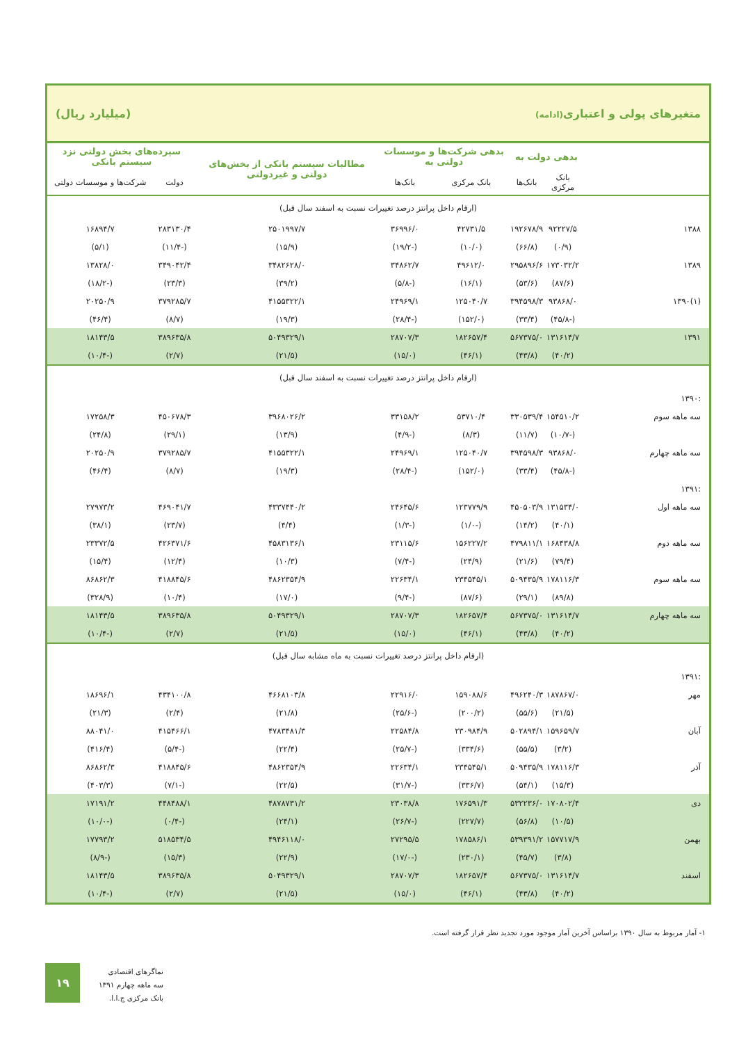متغیرهای پولی و اعتباری(ادامه) (میلیارد ریال)
| | بدهی دولت به | | بدهی شرکت‌ها و موسسات دولتی به | | مطالبات سیستم بانکی از بخش‌های دولتی و غیردولتی | سپرده‌های بخش دولتی نزد سیستم بانکی | |
| --- | --- | --- | --- | --- | --- | --- | --- |
| | بانک مرکزی | بانک‌ها | بانک مرکزی | بانک‌ها | | دولت | شرکت‌ها و موسسات دولتی |
| (ارقام داخل پرانتز درصد تغییرات نسبت به اسفند سال قبل) | | | | | | | |
| ۱۳۸۸ | ۹۲۲۲۷/۵ | ۱۹۲۶۷۸/۹ | ۴۲۷۳۱/۵ | ۳۶۹۹۶/۰ | ۲۵۰۱۹۹۷/۷ | ۲۸۳۱۳۰/۴ | ۱۶۸۹۴/۷ |
| | (۰/۹) | (۶۶/۸) | (۱۰/۰) | (-۱۹/۲) | (۱۵/۹) | (-۱۱/۴) | (۵/۱) |
| ۱۳۸۹ | ۱۷۳۰۳۲/۲ | ۲۹۵۸۹۶/۶ | ۴۹۶۱۲/۰ | ۳۴۸۶۲/۷ | ۳۴۸۲۶۲۸/۰ | ۳۴۹۰۴۲/۴ | ۱۳۸۲۸/۰ |
| | (۸۷/۶) | (۵۳/۶) | (۱۶/۱) | (-۵/۸) | (۳۹/۲) | (۲۳/۳) | (-۱۸/۲) |
| (۱)۱۳۹۰ | ۹۳۸۶۸/۰ | ۳۹۴۵۹۸/۳ | ۱۲۵۰۴۰/۷ | ۲۴۹۶۹/۱ | ۴۱۵۵۳۲۲/۱ | ۳۷۹۲۸۵/۷ | ۲۰۲۵۰/۹ |
| | (-۴۵/۸) | (۳۳/۴) | (۱۵۲/۰) | (-۲۸/۴) | (۱۹/۳) | (۸/۷) | (۴۶/۴) |
| ۱۳۹۱ | ۱۳۱۶۱۴/۷ | ۵۶۷۳۷۵/۰ | ۱۸۲۶۵۷/۴ | ۲۸۷۰۷/۳ | ۵۰۴۹۳۲۹/۱ | ۳۸۹۶۳۵/۸ | ۱۸۱۴۳/۵ |
| | (۴۰/۲) | (۴۳/۸) | (۴۶/۱) | (۱۵/۰) | (۲۱/۵) | (۲/۷) | (-۱۰/۴) |
| (ارقام داخل پرانتز درصد تغییرات نسبت به اسفند سال قبل) | | | | | | | |
| :۱۳۹۰ | | | | | | | |
| سه ماهه سوم | ۱۵۴۵۱۰/۲ | ۳۳۰۵۳۹/۴ | ۵۳۷۱۰/۴ | ۳۳۱۵۸/۲ | ۳۹۶۸۰۲۶/۲ | ۴۵۰۶۷۸/۳ | ۱۷۲۵۸/۳ |
| | (-۱۰/۷) | (۱۱/۷) | (۸/۳) | (-۴/۹) | (۱۳/۹) | (۲۹/۱) | (۲۴/۸) |
| سه ماهه چهارم | ۹۳۸۶۸/۰ | ۳۹۴۵۹۸/۳ | ۱۲۵۰۴۰/۷ | ۲۴۹۶۹/۱ | ۴۱۵۵۳۲۲/۱ | ۳۷۹۲۸۵/۷ | ۲۰۲۵۰/۹ |
| | (-۴۵/۸) | (۳۳/۴) | (۱۵۲/۰) | (-۲۸/۴) | (۱۹/۳) | (۸/۷) | (۴۶/۴) |
| :۱۳۹۱ | | | | | | | |
| سه ماهه اول | ۱۳۱۵۳۴/۰ | ۴۵۰۵۰۳/۹ | ۱۲۳۷۷۹/۹ | ۲۴۶۴۵/۶ | ۴۳۳۷۴۴۰/۲ | ۴۶۹۰۴۱/۷ | ۲۷۹۷۳/۲ |
| | (۴۰/۱) | (۱۴/۲) | (-۱/۰) | (-۱/۳) | (۴/۴) | (۲۳/۷) | (۳۸/۱) |
| سه ماهه دوم | ۱۶۸۴۳۸/۸ | ۴۷۹۸۱۱/۱ | ۱۵۶۲۲۷/۲ | ۲۳۱۱۵/۶ | ۴۵۸۳۱۳۶/۱ | ۴۲۶۳۷۱/۶ | ۲۳۳۷۲/۵ |
| | (۷۹/۴) | (۲۱/۶) | (۲۴/۹) | (-۷/۴) | (۱۰/۳) | (۱۲/۴) | (۱۵/۴) |
| سه ماهه سوم | ۱۷۸۱۱۶/۳ | ۵۰۹۴۳۵/۹ | ۲۳۴۵۴۵/۱ | ۲۲۶۳۴/۱ | ۴۸۶۲۳۵۴/۹ | ۴۱۸۸۴۵/۶ | ۸۶۸۶۲/۳ |
| | (۸۹/۸) | (۲۹/۱) | (۸۷/۶) | (-۹/۴) | (۱۷/۰) | (۱۰/۴) | (۳۲۸/۹) |
| سه ماهه چهارم | ۱۳۱۶۱۴/۷ | ۵۶۷۳۷۵/۰ | ۱۸۲۶۵۷/۴ | ۲۸۷۰۷/۳ | ۵۰۴۹۳۲۹/۱ | ۳۸۹۶۳۵/۸ | ۱۸۱۴۳/۵ |
| | (۴۰/۲) | (۴۳/۸) | (۴۶/۱) | (۱۵/۰) | (۲۱/۵) | (۲/۷) | (-۱۰/۴) |
| (ارقام داخل پرانتز درصد تغییرات نسبت به ماه مشابه سال قبل) | | | | | | | |
| :۱۳۹۱ | | | | | | | |
| مهر | ۱۸۷۸۶۷/۰ | ۴۹۶۲۴۰/۳ | ۱۵۹۰۸۸/۶ | ۲۲۹۱۶/۰ | ۴۶۶۸۱۰۳/۸ | ۴۳۴۱۰۰/۸ | ۱۸۶۹۶/۱ |
| | (۲۱/۵) | (۵۵/۶) | (۲۰۰/۲) | (-۲۵/۶) | (۲۱/۸) | (۲/۴) | (۲۱/۳) |
| آبان | ۱۵۹۶۵۹/۷ | ۵۰۲۸۹۴/۱ | ۲۳۰۹۸۴/۹ | ۲۲۵۸۴/۸ | ۴۷۸۳۴۸۱/۳ | ۴۱۵۴۶۶/۱ | ۸۸۰۴۱/۰ |
| | (۳/۲) | (۵۵/۵) | (۳۳۴/۶) | (-۲۵/۷) | (۲۲/۴) | (-۵/۴) | (۴۱۶/۴) |
| آذر | ۱۷۸۱۱۶/۳ | ۵۰۹۴۳۵/۹ | ۲۳۴۵۴۵/۱ | ۲۲۶۳۴/۱ | ۴۸۶۲۳۵۴/۹ | ۴۱۸۸۴۵/۶ | ۸۶۸۶۲/۳ |
| | (۱۵/۳) | (۵۴/۱) | (۳۳۶/۷) | (-۳۱/۷) | (۲۲/۵) | (-۷/۱) | (۴۰۳/۳) |
| دی | ۱۷۰۸۰۲/۴ | ۵۳۲۲۳۶/۰ | ۱۷۶۵۹۱/۳ | ۲۳۰۳۸/۸ | ۴۸۷۸۷۳۱/۲ | ۴۴۸۴۸۸/۱ | ۱۷۱۹۱/۲ |
| | (۱۰/۵) | (۵۶/۸) | (۲۲۷/۷) | (-۲۶/۷) | (۲۴/۱) | (-۰/۴) | (-۱۰/۰) |
| بهمن | ۱۵۷۷۱۷/۹ | ۵۳۹۳۹۱/۲ | ۱۷۸۵۸۶/۱ | ۲۷۲۹۵/۵ | ۴۹۴۶۱۱۸/۰ | ۵۱۸۵۳۴/۵ | ۱۷۷۹۳/۲ |
| | (۳/۸) | (۴۵/۷) | (۲۳۰/۱) | (-۱۷/۰) | (۲۲/۹) | (۱۵/۳) | (-۸/۹) |
| اسفند | ۱۳۱۶۱۴/۷ | ۵۶۷۳۷۵/۰ | ۱۸۲۶۵۷/۴ | ۲۸۷۰۷/۳ | ۵۰۴۹۳۲۹/۱ | ۳۸۹۶۳۵/۸ | ۱۸۱۴۳/۵ |
| | (۴۰/۲) | (۴۳/۸) | (۴۶/۱) | (۱۵/۰) | (۲۱/۵) | (۲/۷) | (-۱۰/۴) |
۱- آمار مربوط به سال ۱۳۹۰ براساس آخرین آمار موجود مورد تجدید نظر قرار گرفته است.
۱۹
نماگرهای اقتصادی
سه ماهه چهارم ۱۳۹۱
بانک مرکزی ج.ا.ا.